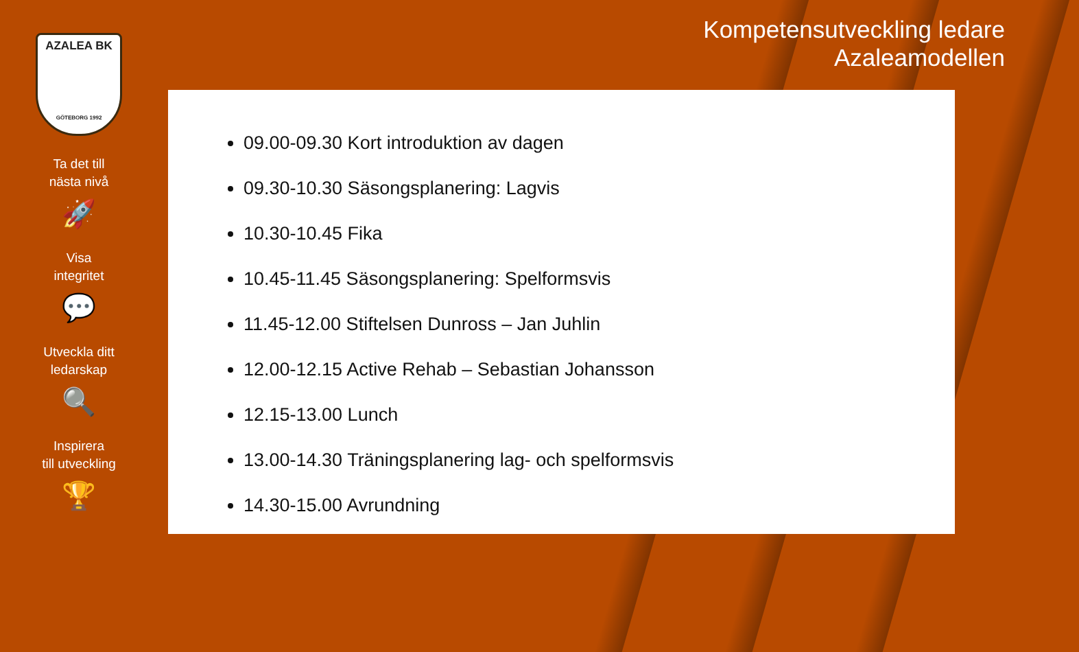AZALEA BK
GÖTEBORG 1992
Ta det till
nästa nivå
🚀
Visa
integritet
💬
Utveckla ditt
ledarskap
🔍
Inspirera
till utveckling
🏆
Kompetensutveckling ledare
Azaleamodellen
09.00-09.30 Kort introduktion av dagen
09.30-10.30 Säsongsplanering: Lagvis
10.30-10.45 Fika
10.45-11.45 Säsongsplanering: Spelformsvis
11.45-12.00 Stiftelsen Dunross – Jan Juhlin
12.00-12.15 Active Rehab – Sebastian Johansson
12.15-13.00 Lunch
13.00-14.30 Träningsplanering lag- och spelformsvis
14.30-15.00 Avrundning